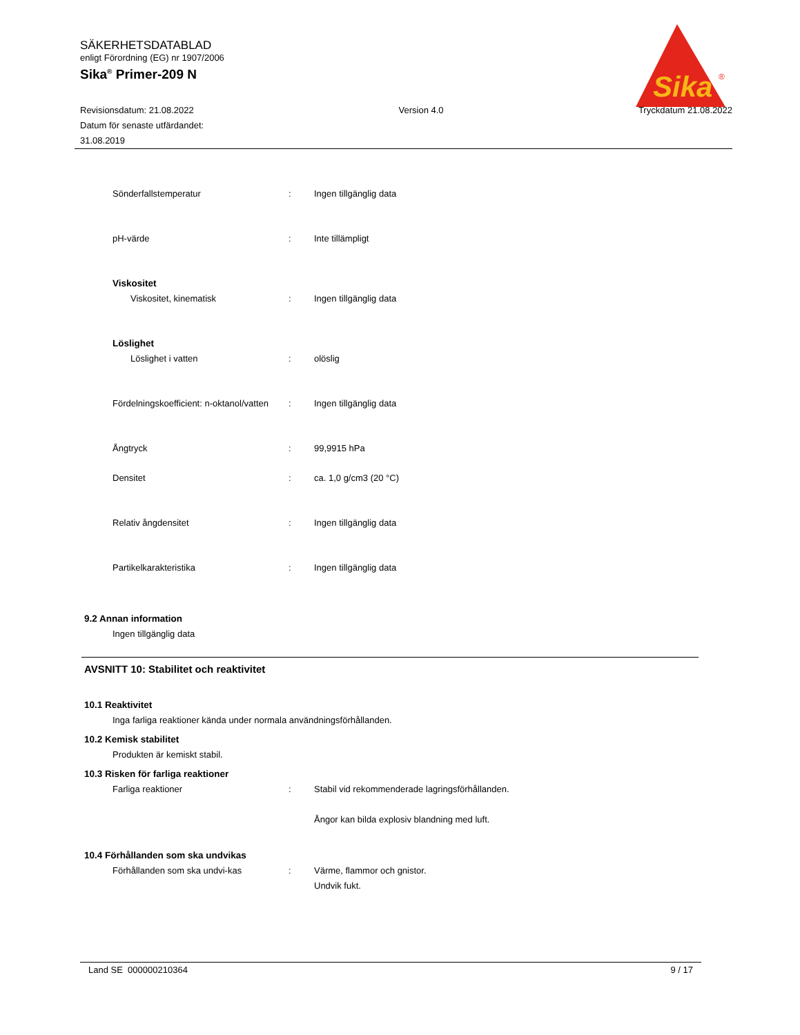SÄKERHETSDATABLAD
enligt Förordning (EG) nr 1907/2006
Sika<sup>®</sup> Primer-209 N
Sika
®
Revisionsdatum: 21.08.2022
Datum för senaste utfärdandet:
31.08.2019
Version 4.0 Tryckdatum 21.08.2022
Sönderfallstemperatur : Ingen tillgänglig data
pH-värde : Inte tillämpligt
Viskositet
Viskositet, kinematisk : Ingen tillgänglig data
Löslighet
Löslighet i vatten : olöslig
Fördelningskoefficient: n-oktanol/vatten
: Ingen tillgänglig data
Ångtryck : 99,9915 hPa
Densitet : ca. 1,0 g/cm3 (20 °C)
Relativ ångdensitet : Ingen tillgänglig data
Partikelkarakteristika : Ingen tillgänglig data
9.2 Annan information
Ingen tillgänglig data
AVSNITT 10: Stabilitet och reaktivitet
10.1 Reaktivitet
Inga farliga reaktioner kända under normala användningsförhållanden.
10.2 Kemisk stabilitet
Produkten är kemiskt stabil.
10.3 Risken för farliga reaktioner
Farliga reaktioner : Stabil vid rekommenderade lagringsförhållanden.
Ångor kan bilda explosiv blandning med luft.
10.4 Förhållanden som ska undvikas
Förhållanden som ska undvi-kas : Värme, flammor och gnistor.
Undvik fukt.
Land SE 000000210364 9 / 17